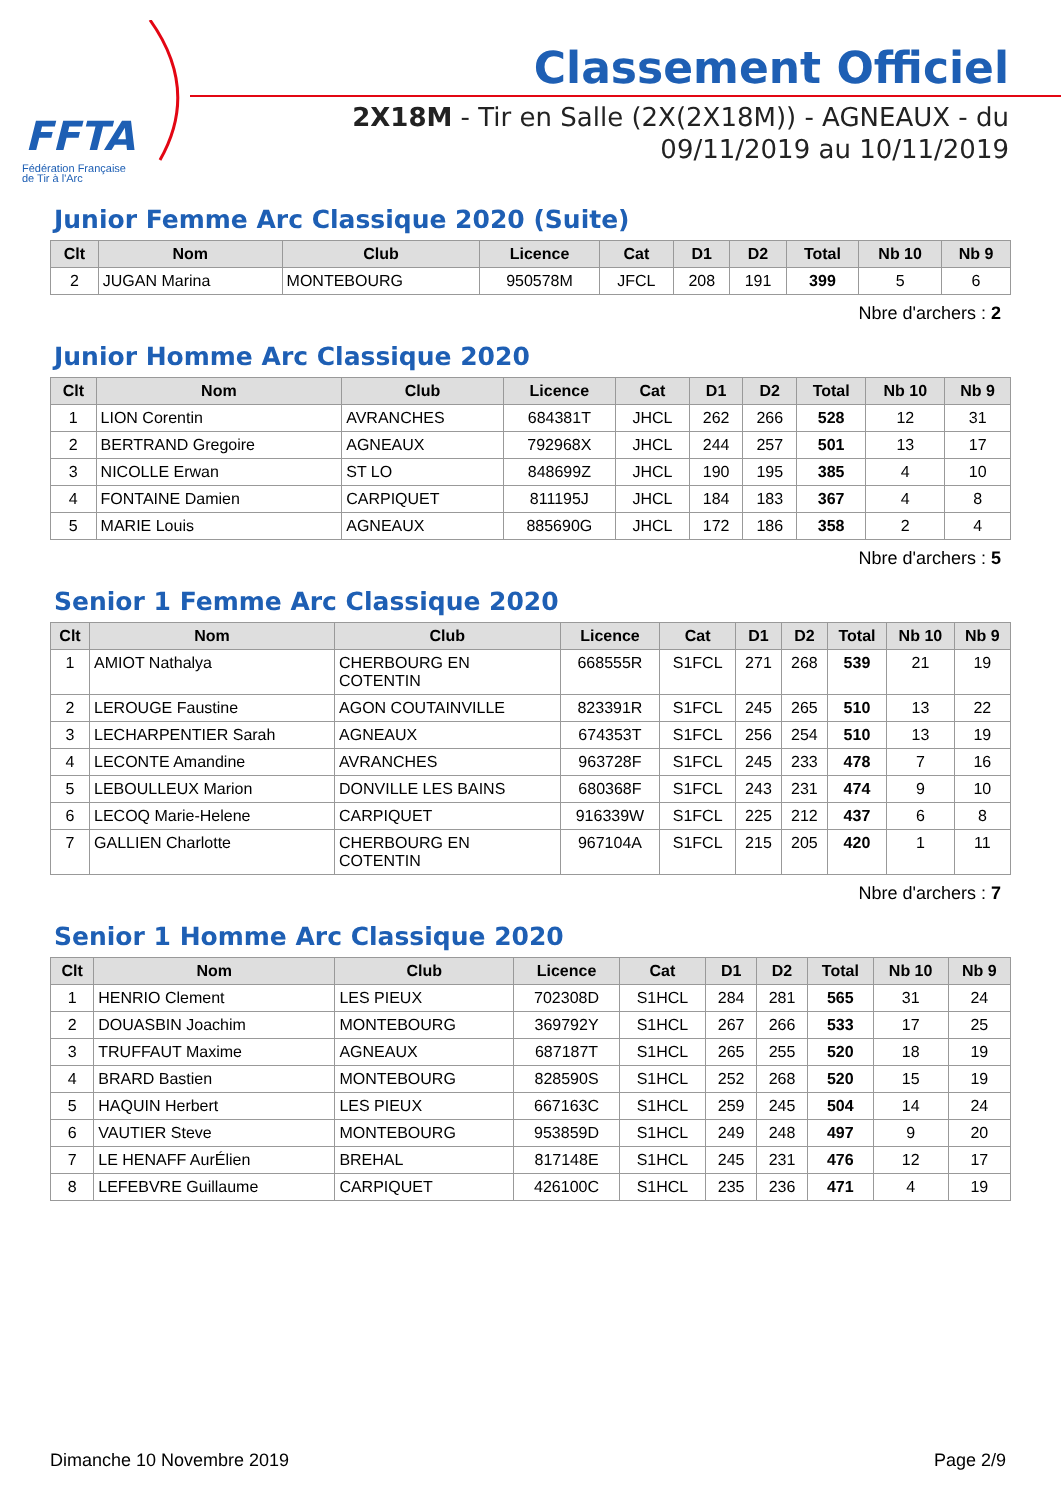FFTA
Fédération Française
de Tir à l'Arc
Classement Officiel
2X18M - Tir en Salle (2X(2X18M)) - AGNEAUX - du 09/11/2019 au 10/11/2019
Junior Femme Arc Classique 2020 (Suite)
| Clt | Nom | Club | Licence | Cat | D1 | D2 | Total | Nb 10 | Nb 9 |
| --- | --- | --- | --- | --- | --- | --- | --- | --- | --- |
| 2 | JUGAN Marina | MONTEBOURG | 950578M | JFCL | 208 | 191 | 399 | 5 | 6 |
Nbre d'archers : 2
Junior Homme Arc Classique 2020
| Clt | Nom | Club | Licence | Cat | D1 | D2 | Total | Nb 10 | Nb 9 |
| --- | --- | --- | --- | --- | --- | --- | --- | --- | --- |
| 1 | LION Corentin | AVRANCHES | 684381T | JHCL | 262 | 266 | 528 | 12 | 31 |
| 2 | BERTRAND Gregoire | AGNEAUX | 792968X | JHCL | 244 | 257 | 501 | 13 | 17 |
| 3 | NICOLLE Erwan | ST LO | 848699Z | JHCL | 190 | 195 | 385 | 4 | 10 |
| 4 | FONTAINE Damien | CARPIQUET | 811195J | JHCL | 184 | 183 | 367 | 4 | 8 |
| 5 | MARIE Louis | AGNEAUX | 885690G | JHCL | 172 | 186 | 358 | 2 | 4 |
Nbre d'archers : 5
Senior 1 Femme Arc Classique 2020
| Clt | Nom | Club | Licence | Cat | D1 | D2 | Total | Nb 10 | Nb 9 |
| --- | --- | --- | --- | --- | --- | --- | --- | --- | --- |
| 1 | AMIOT Nathalya | CHERBOURG EN COTENTIN | 668555R | S1FCL | 271 | 268 | 539 | 21 | 19 |
| 2 | LEROUGE Faustine | AGON COUTAINVILLE | 823391R | S1FCL | 245 | 265 | 510 | 13 | 22 |
| 3 | LECHARPENTIER Sarah | AGNEAUX | 674353T | S1FCL | 256 | 254 | 510 | 13 | 19 |
| 4 | LECONTE Amandine | AVRANCHES | 963728F | S1FCL | 245 | 233 | 478 | 7 | 16 |
| 5 | LEBOULLEUX Marion | DONVILLE LES BAINS | 680368F | S1FCL | 243 | 231 | 474 | 9 | 10 |
| 6 | LECOQ Marie-Helene | CARPIQUET | 916339W | S1FCL | 225 | 212 | 437 | 6 | 8 |
| 7 | GALLIEN Charlotte | CHERBOURG EN COTENTIN | 967104A | S1FCL | 215 | 205 | 420 | 1 | 11 |
Nbre d'archers : 7
Senior 1 Homme Arc Classique 2020
| Clt | Nom | Club | Licence | Cat | D1 | D2 | Total | Nb 10 | Nb 9 |
| --- | --- | --- | --- | --- | --- | --- | --- | --- | --- |
| 1 | HENRIO Clement | LES PIEUX | 702308D | S1HCL | 284 | 281 | 565 | 31 | 24 |
| 2 | DOUASBIN Joachim | MONTEBOURG | 369792Y | S1HCL | 267 | 266 | 533 | 17 | 25 |
| 3 | TRUFFAUT Maxime | AGNEAUX | 687187T | S1HCL | 265 | 255 | 520 | 18 | 19 |
| 4 | BRARD Bastien | MONTEBOURG | 828590S | S1HCL | 252 | 268 | 520 | 15 | 19 |
| 5 | HAQUIN Herbert | LES PIEUX | 667163C | S1HCL | 259 | 245 | 504 | 14 | 24 |
| 6 | VAUTIER Steve | MONTEBOURG | 953859D | S1HCL | 249 | 248 | 497 | 9 | 20 |
| 7 | LE HENAFF AurÉlien | BREHAL | 817148E | S1HCL | 245 | 231 | 476 | 12 | 17 |
| 8 | LEFEBVRE Guillaume | CARPIQUET | 426100C | S1HCL | 235 | 236 | 471 | 4 | 19 |
Dimanche 10 Novembre 2019 Page 2/9